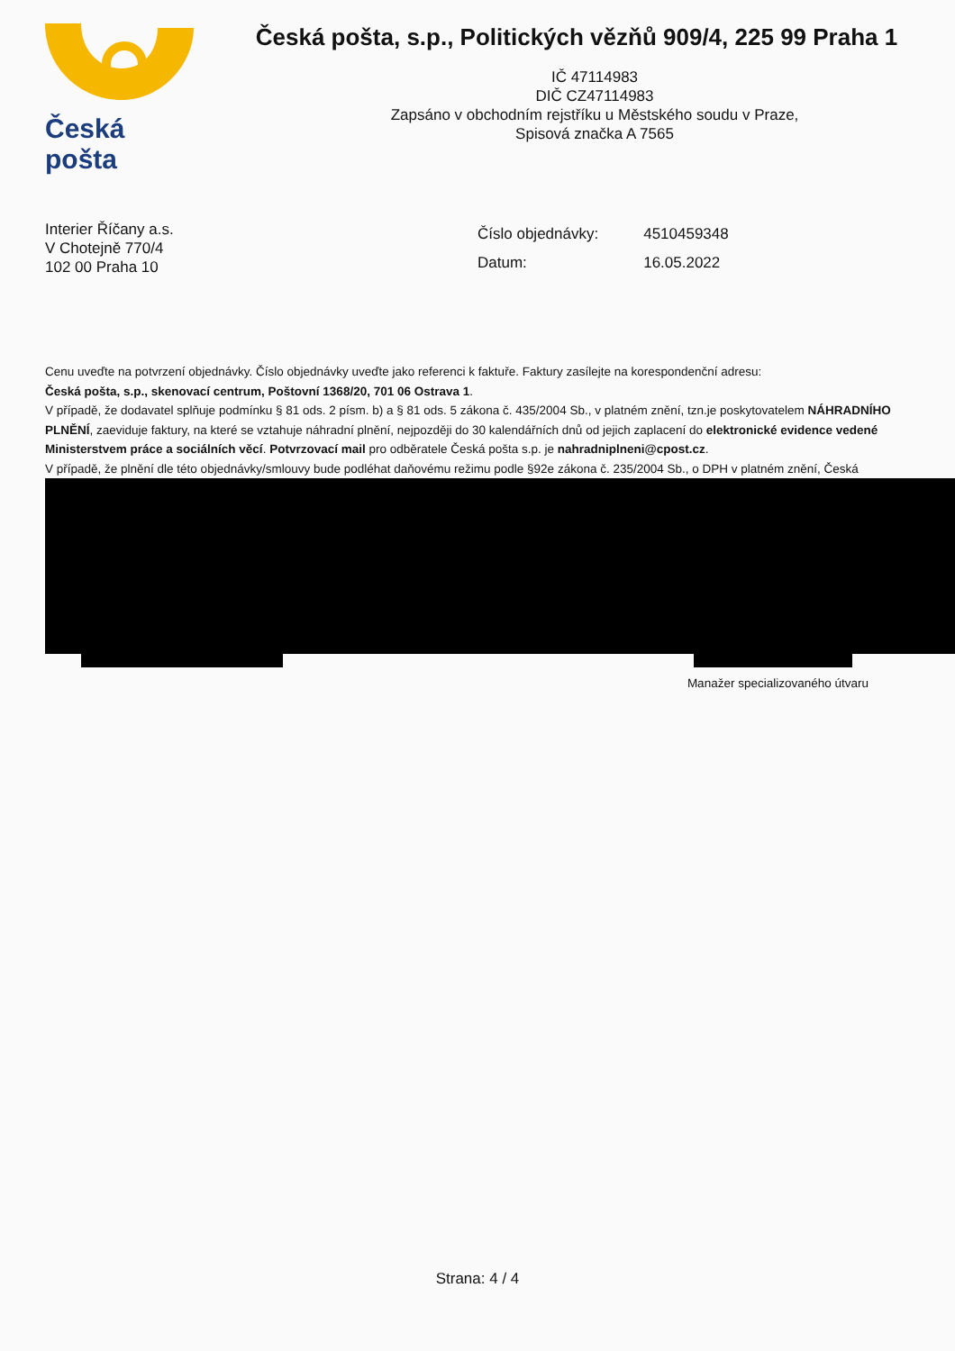Česká pošta
Česká pošta, s.p., Politických vězňů 909/4, 225 99 Praha 1
IČ 47114983
DIČ CZ47114983
Zapsáno v obchodním rejstříku u Městského soudu v Praze,
Spisová značka A 7565
Interier Říčany a.s.
V Chotejně 770/4
102 00 Praha 10
| Číslo objednávky: | 4510459348 |
| Datum: | 16.05.2022 |
Cenu uveďte na potvrzení objednávky. Číslo objednávky uveďte jako referenci k faktuře. Faktury zasílejte na korespondenční adresu:
Česká pošta, s.p., skenovací centrum, Poštovní 1368/20, 701 06 Ostrava 1.
V případě, že dodavatel splňuje podmínku § 81 ods. 2 písm. b) a § 81 ods. 5 zákona č. 435/2004 Sb., v platném znění, tzn.je poskytovatelem NÁHRADNÍHO PLNĚNÍ, zaeviduje faktury, na které se vztahuje náhradní plnění, nejpozději do 30 kalendářních dnů od jejich zaplacení do elektronické evidence vedené Ministerstvem práce a sociálních věcí. Potvrzovací mail pro odběratele Česká pošta s.p. je nahradniplneni@cpost.cz.
V případě, že plnění dle této objednávky/smlouvy bude podléhat daňovému režimu podle §92e zákona č. 235/2004 Sb., o DPH v platném znění, Česká
Manažer specializovaného útvaru
Strana: 4 / 4